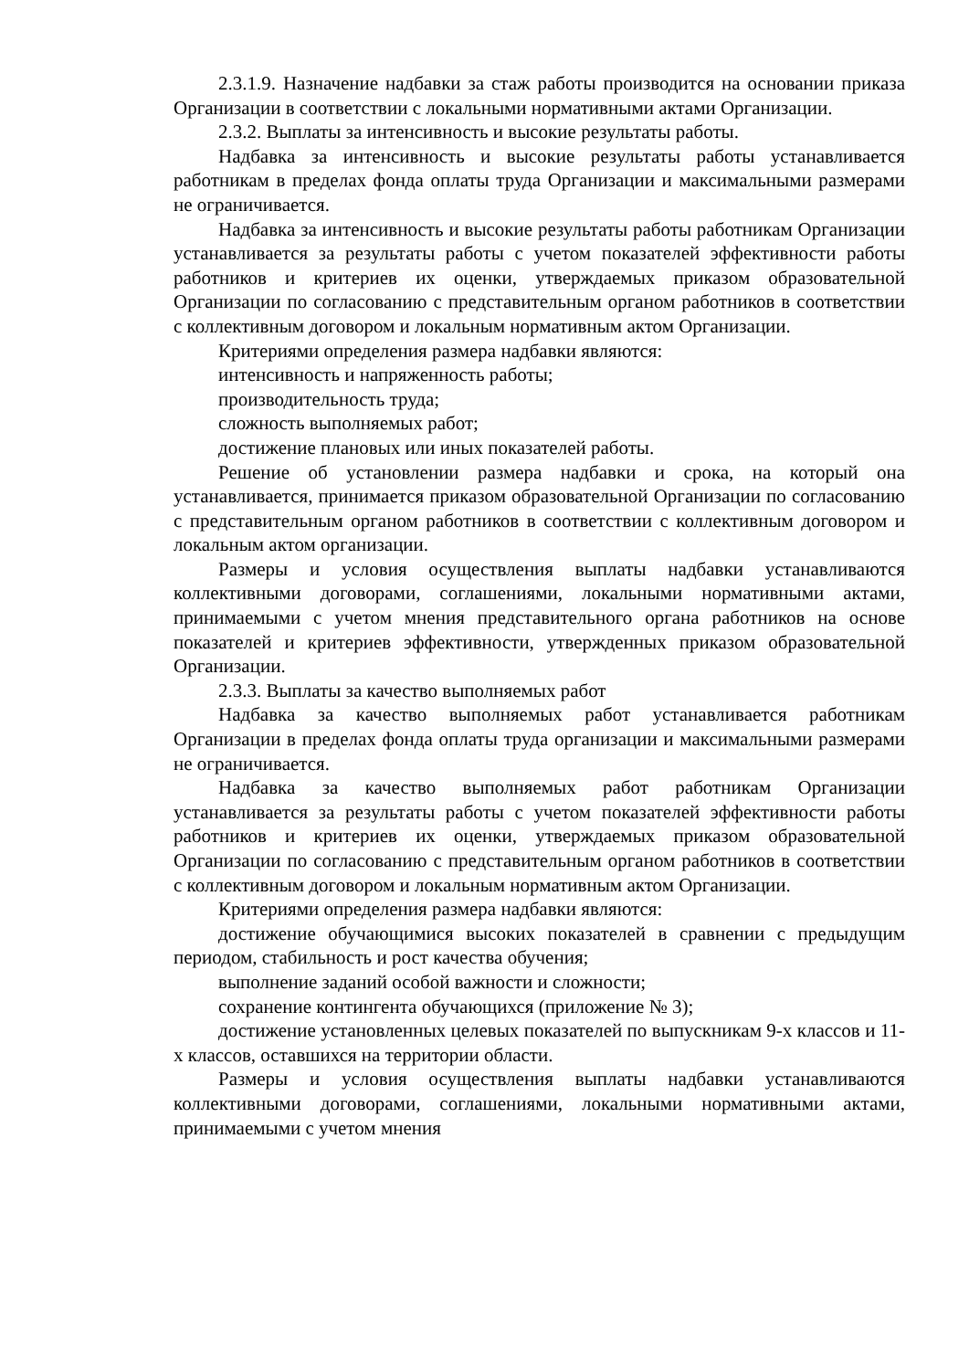2.3.1.9. Назначение надбавки за стаж работы производится на основании приказа Организации в соответствии с локальными нормативными актами Организации.
2.3.2. Выплаты за интенсивность и высокие результаты работы.
Надбавка за интенсивность и высокие результаты работы устанавливается работникам в пределах фонда оплаты труда Организации и максимальными размерами не ограничивается.
Надбавка за интенсивность и высокие результаты работы работникам Организации устанавливается за результаты работы с учетом показателей эффективности работы работников и критериев их оценки, утверждаемых приказом образовательной Организации по согласованию с представительным органом работников в соответствии с коллективным договором и локальным нормативным актом Организации.
Критериями определения размера надбавки являются:
интенсивность и напряженность работы;
производительность труда;
сложность выполняемых работ;
достижение плановых или иных показателей работы.
Решение об установлении размера надбавки и срока, на который она устанавливается, принимается приказом образовательной Организации по согласованию с представительным органом работников в соответствии с коллективным договором и локальным актом организации.
Размеры и условия осуществления выплаты надбавки устанавливаются коллективными договорами, соглашениями, локальными нормативными актами, принимаемыми с учетом мнения представительного органа работников на основе показателей и критериев эффективности, утвержденных приказом образовательной Организации.
2.3.3. Выплаты за качество выполняемых работ
Надбавка за качество выполняемых работ устанавливается работникам Организации в пределах фонда оплаты труда организации и максимальными размерами не ограничивается.
Надбавка за качество выполняемых работ работникам Организации устанавливается за результаты работы с учетом показателей эффективности работы работников и критериев их оценки, утверждаемых приказом образовательной Организации по согласованию с представительным органом работников в соответствии с коллективным договором и локальным нормативным актом Организации.
Критериями определения размера надбавки являются:
достижение обучающимися высоких показателей в сравнении с предыдущим периодом, стабильность и рост качества обучения;
выполнение заданий особой важности и сложности;
сохранение контингента обучающихся (приложение № 3);
достижение установленных целевых показателей по выпускникам 9-х классов и 11-х классов, оставшихся на территории области.
Размеры и условия осуществления выплаты надбавки устанавливаются коллективными договорами, соглашениями, локальными нормативными актами, принимаемыми с учетом мнения